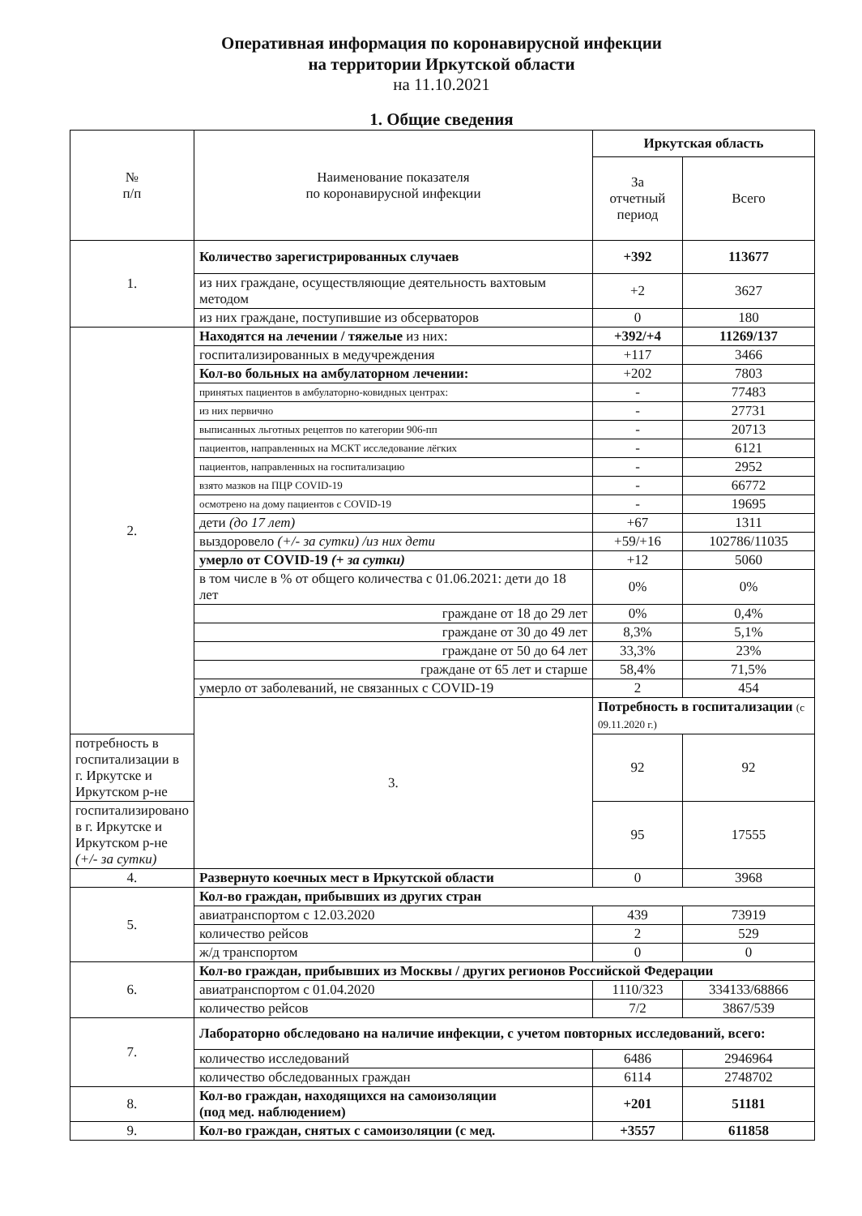Оперативная информация по коронавирусной инфекции
на территории Иркутской области
на 11.10.2021
1. Общие сведения
| № п/п | Наименование показателя по коронавирусной инфекции | Иркутская область | |
| --- | --- | --- | --- |
| | | За отчетный период | Всего |
| 1. | Количество зарегистрированных случаев | +392 | 113677 |
| | из них граждане, осуществляющие деятельность вахтовым методом | +2 | 3627 |
| | из них граждане, поступившие из обсерваторов | 0 | 180 |
| 2. | Находятся на лечении / тяжелые из них: | +392/+4 | 11269/137 |
| | госпитализированных в медучреждения | +117 | 3466 |
| | Кол-во больных на амбулаторном лечении: | +202 | 7803 |
| | принятых пациентов в амбулаторно-ковидных центрах: | - | 77483 |
| | из них первично | - | 27731 |
| | выписанных льготных рецептов по категории 906-пп | - | 20713 |
| | пациентов, направленных на МСКТ исследование лёгких | - | 6121 |
| | пациентов, направленных на госпитализацию | - | 2952 |
| | взято мазков на ПЦР COVID-19 | - | 66772 |
| | осмотрено на дому пациентов с COVID-19 | - | 19695 |
| | дети (до 17 лет) | +67 | 1311 |
| | выздоровело (+/- за сутки) /из них дети | +59/+16 | 102786/11035 |
| | умерло от COVID-19 (+ за сутки) | +12 | 5060 |
| | в том числе в % от общего количества с 01.06.2021: дети до 18 лет | 0% | 0% |
| | граждане от 18 до 29 лет | 0% | 0,4% |
| | граждане от 30 до 49 лет | 8,3% | 5,1% |
| | граждане от 50 до 64 лет | 33,3% | 23% |
| | граждане от 65 лет и старше | 58,4% | 71,5% |
| | умерло от заболеваний, не связанных с COVID-19 | 2 | 454 |
| | 3. | Потребность в госпитализации (с 09.11.2020 г.) | |
| потребность в госпитализации в г. Иркутске и Иркутском р-не | | 92 | 92 |
| госпитализировано в г. Иркутске и Иркутском р-не (+/- за сутки) | | 95 | 17555 |
| 4. | Развернуто коечных мест в Иркутской области | 0 | 3968 |
| 5. | Кол-во граждан, прибывших из других стран | | |
| | авиатранспортом с 12.03.2020 | 439 | 73919 |
| | количество рейсов | 2 | 529 |
| | ж/д транспортом | 0 | 0 |
| 6. | Кол-во граждан, прибывших из Москвы / других регионов Российской Федерации | | |
| | авиатранспортом с 01.04.2020 | 1110/323 | 334133/68866 |
| | количество рейсов | 7/2 | 3867/539 |
| 7. | Лабораторно обследовано на наличие инфекции, с учетом повторных исследований, всего: | | |
| | количество исследований | 6486 | 2946964 |
| | количество обследованных граждан | 6114 | 2748702 |
| 8. | Кол-во граждан, находящихся на самоизоляции (под мед. наблюдением) | +201 | 51181 |
| 9. | Кол-во граждан, снятых с самоизоляции (с мед. | +3557 | 611858 |